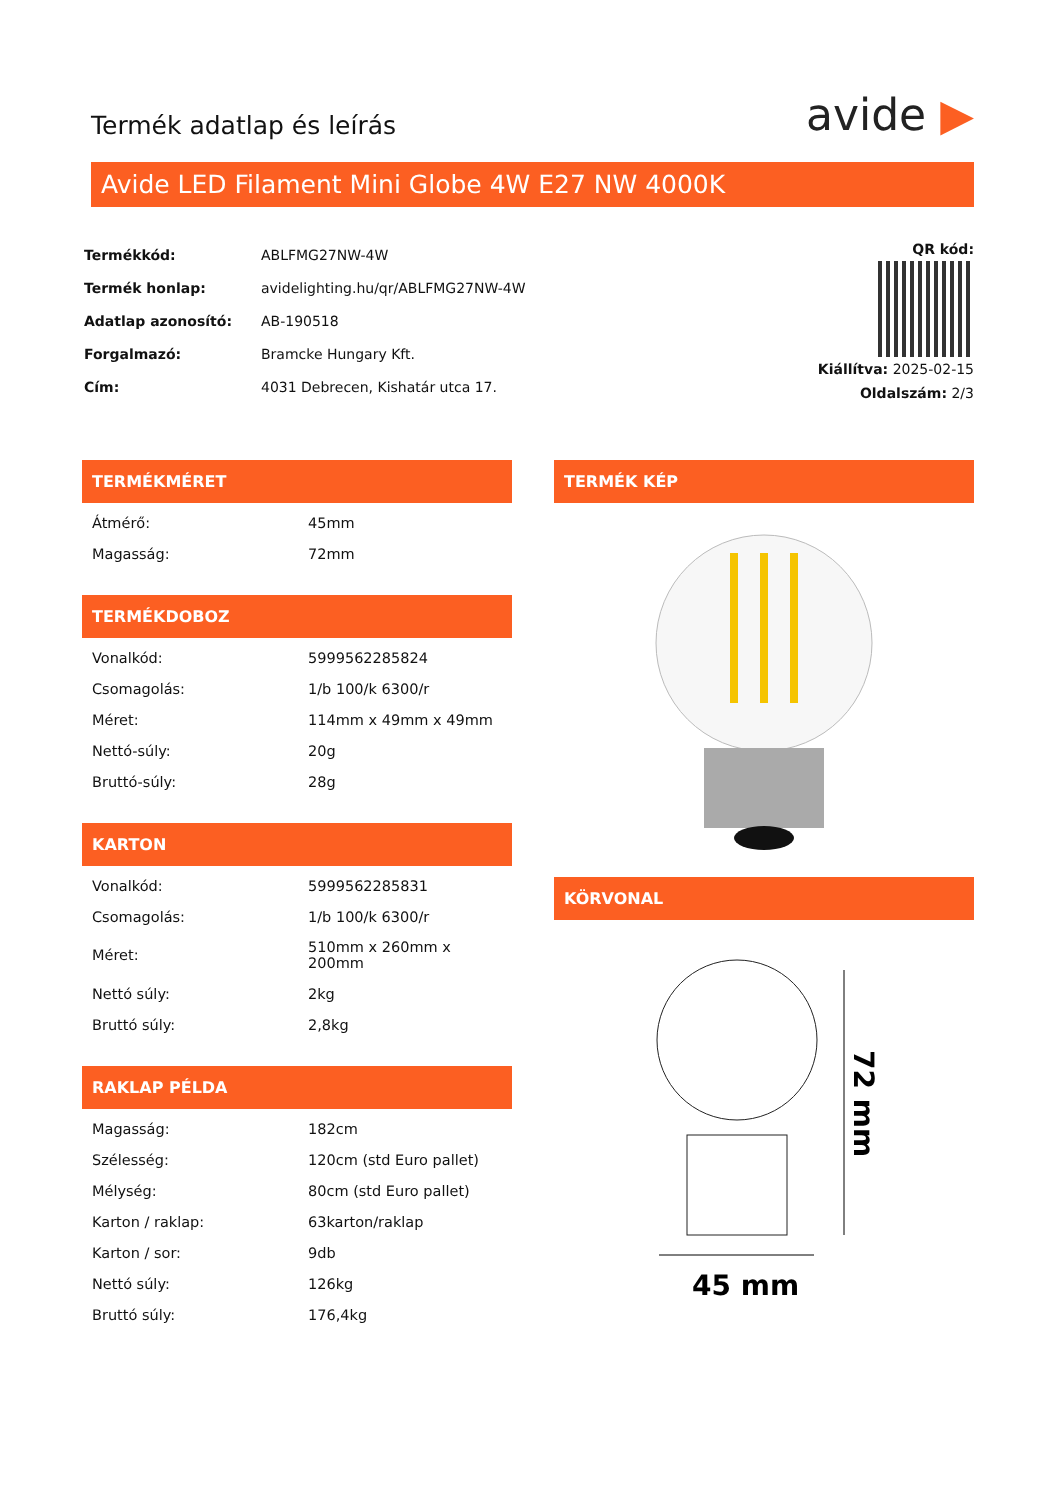Termék adatlap és leírás
avide ▶
Avide LED Filament Mini Globe 4W E27 NW 4000K
| Termékkód: | ABLFMG27NW-4W |
| Termék honlap: | avidelighting.hu/qr/ABLFMG27NW-4W |
| Adatlap azonosító: | AB-190518 |
| Forgalmazó: | Bramcke Hungary Kft. |
| Cím: | 4031 Debrecen, Kishatár utca 17. |
QR kód:
Kiállítva: 2025-02-15
Oldalszám: 2/3
TERMÉKMÉRET
| Átmérő: | 45mm |
| Magasság: | 72mm |
TERMÉKDOBOZ
| Vonalkód: | 5999562285824 |
| Csomagolás: | 1/b 100/k 6300/r |
| Méret: | 114mm x 49mm x 49mm |
| Nettó-súly: | 20g |
| Bruttó-súly: | 28g |
KARTON
| Vonalkód: | 5999562285831 |
| Csomagolás: | 1/b 100/k 6300/r |
| Méret: | 510mm x 260mm x 200mm |
| Nettó súly: | 2kg |
| Bruttó súly: | 2,8kg |
RAKLAP PÉLDA
| Magasság: | 182cm |
| Szélesség: | 120cm (std Euro pallet) |
| Mélység: | 80cm (std Euro pallet) |
| Karton / raklap: | 63karton/raklap |
| Karton / sor: | 9db |
| Nettó súly: | 126kg |
| Bruttó súly: | 176,4kg |
TERMÉK KÉP
KÖRVONAL
45 mm
72 mm